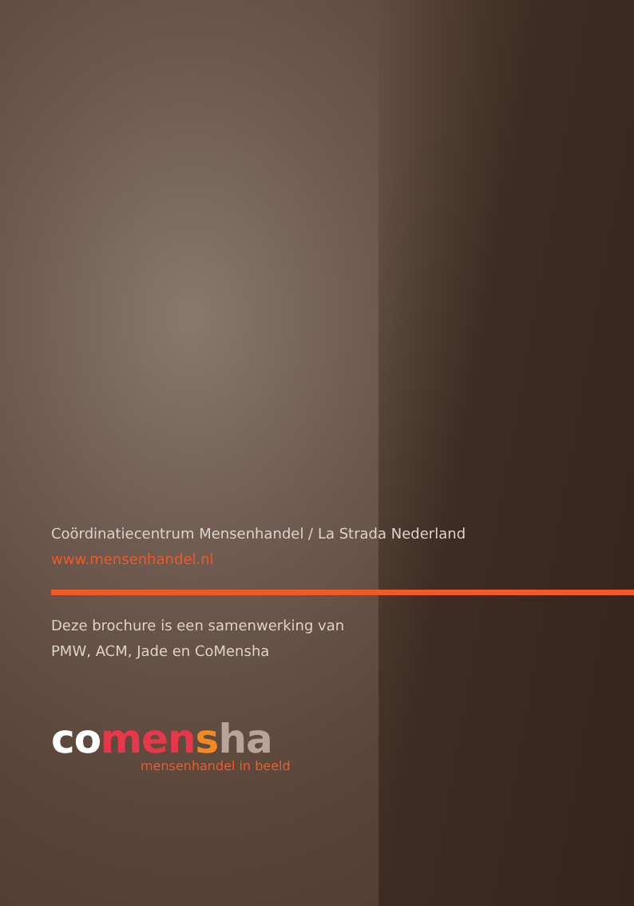Coördinatiecentrum Mensenhandel / La Strada Nederland
www.mensenhandel.nl
Deze brochure is een samenwerking van
PMW, ACM, Jade en CoMensha
co men sha
mensenhandel in beeld